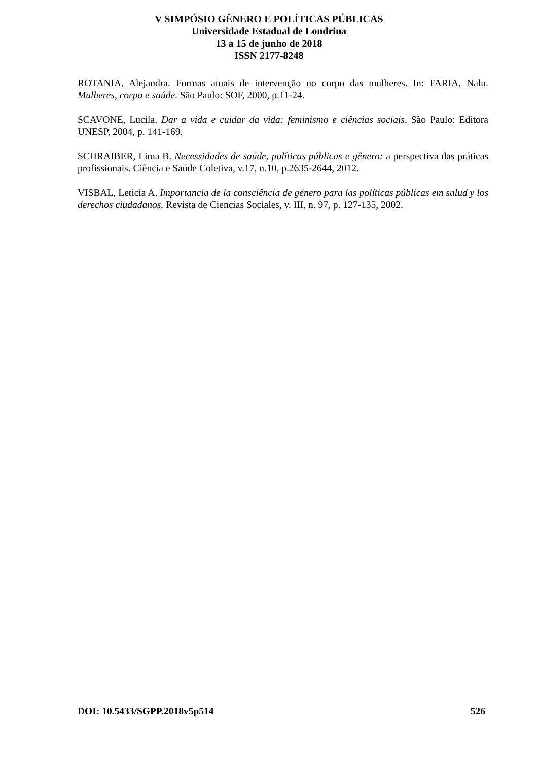V SIMPÓSIO GÊNERO E POLÍTICAS PÚBLICAS
Universidade Estadual de Londrina
13 a 15 de junho de 2018
ISSN 2177-8248
ROTANIA, Alejandra. Formas atuais de intervenção no corpo das mulheres. In: FARIA, Nalu. Mulheres, corpo e saúde. São Paulo: SOF, 2000, p.11-24.
SCAVONE, Lucila. Dar a vida e cuidar da vida: feminismo e ciências sociais. São Paulo: Editora UNESP, 2004, p. 141-169.
SCHRAIBER, Lima B. Necessidades de saúde, políticas públicas e gênero: a perspectiva das práticas profissionais. Ciência e Saúde Coletiva, v.17, n.10, p.2635-2644, 2012.
VISBAL, Leticia A. Importancia de la consciência de género para las políticas públicas em salud y los derechos ciudadanos. Revista de Ciencias Sociales, v. III, n. 97, p. 127-135, 2002.
DOI: 10.5433/SGPP.2018v5p514 526